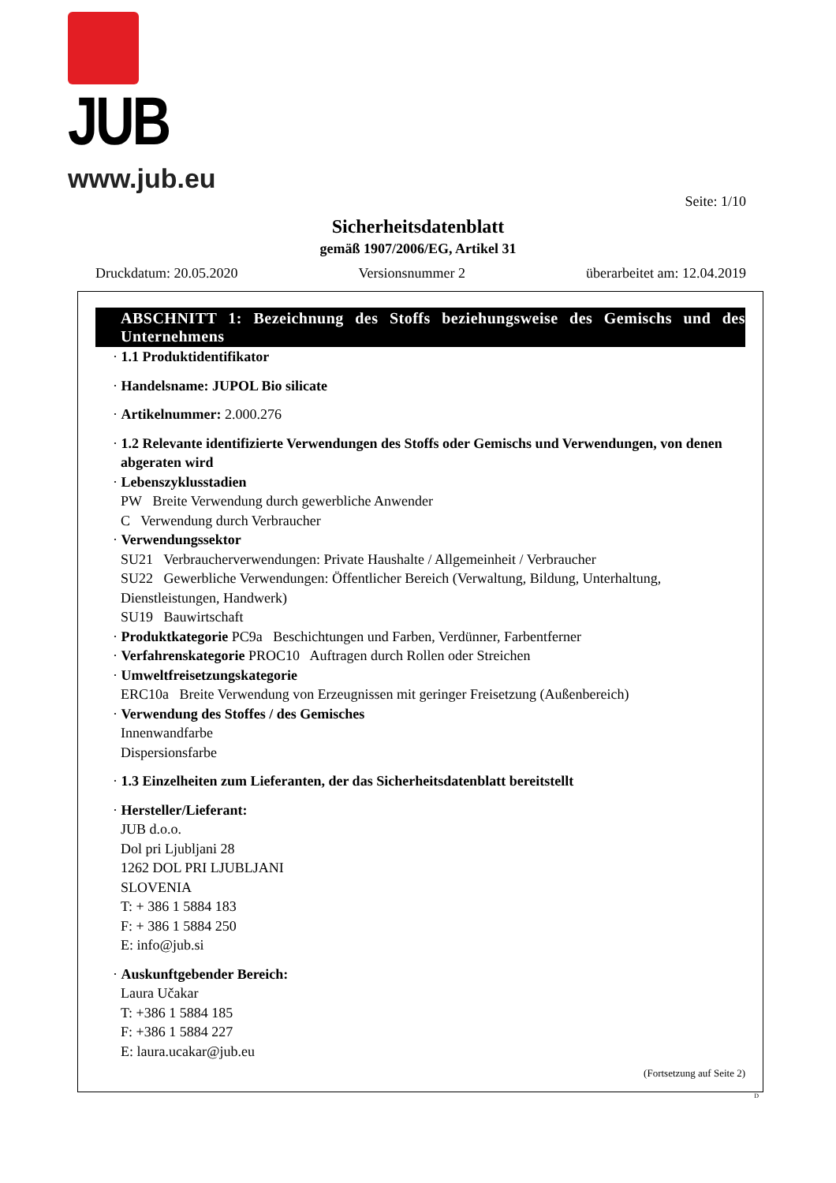JUB
www.jub.eu
Seite: 1/10
Sicherheitsdatenblatt
gemäß 1907/2006/EG, Artikel 31
Druckdatum: 20.05.2020 Versionsnummer 2 überarbeitet am: 12.04.2019
ABSCHNITT 1: Bezeichnung des Stoffs beziehungsweise des Gemischs und des Unternehmens
· 1.1 Produktidentifikator
· Handelsname: JUPOL Bio silicate
· Artikelnummer: 2.000.276
· 1.2 Relevante identifizierte Verwendungen des Stoffs oder Gemischs und Verwendungen, von denen abgeraten wird
· Lebenszyklusstadien
PW Breite Verwendung durch gewerbliche Anwender
C Verwendung durch Verbraucher
· Verwendungssektor
SU21 Verbraucherverwendungen: Private Haushalte / Allgemeinheit / Verbraucher
SU22 Gewerbliche Verwendungen: Öffentlicher Bereich (Verwaltung, Bildung, Unterhaltung, Dienstleistungen, Handwerk)
SU19 Bauwirtschaft
· Produktkategorie PC9a Beschichtungen und Farben, Verdünner, Farbentferner
· Verfahrenskategorie PROC10 Auftragen durch Rollen oder Streichen
· Umweltfreisetzungskategorie
ERC10a Breite Verwendung von Erzeugnissen mit geringer Freisetzung (Außenbereich)
· Verwendung des Stoffes / des Gemisches
Innenwandfarbe
Dispersionsfarbe
· 1.3 Einzelheiten zum Lieferanten, der das Sicherheitsdatenblatt bereitstellt
· Hersteller/Lieferant:
JUB d.o.o.
Dol pri Ljubljani 28
1262 DOL PRI LJUBLJANI
SLOVENIA
T: + 386 1 5884 183
F: + 386 1 5884 250
E: info@jub.si
· Auskunftgebender Bereich:
Laura Učakar
T: +386 1 5884 185
F: +386 1 5884 227
E: laura.ucakar@jub.eu
(Fortsetzung auf Seite 2)
D